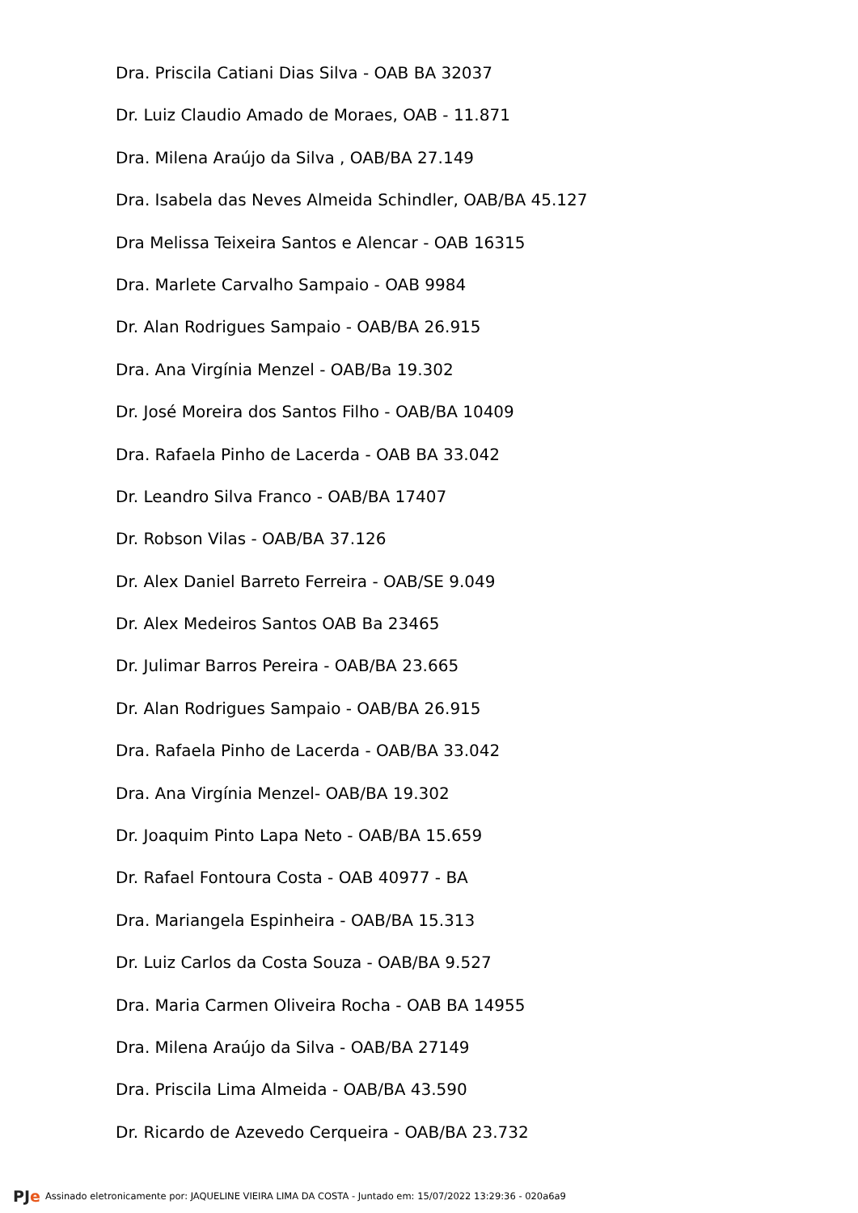Dra. Priscila Catiani Dias Silva - OAB BA 32037
Dr. Luiz Claudio Amado de Moraes, OAB - 11.871
Dra. Milena Araújo da Silva , OAB/BA 27.149
Dra. Isabela das Neves Almeida Schindler, OAB/BA 45.127
Dra Melissa Teixeira Santos e Alencar - OAB 16315
Dra. Marlete Carvalho Sampaio - OAB 9984
Dr. Alan Rodrigues Sampaio - OAB/BA 26.915
Dra. Ana Virgínia Menzel - OAB/Ba 19.302
Dr. José Moreira dos Santos Filho - OAB/BA 10409
Dra. Rafaela Pinho de Lacerda - OAB BA 33.042
Dr. Leandro Silva Franco - OAB/BA 17407
Dr. Robson Vilas - OAB/BA 37.126
Dr. Alex Daniel Barreto Ferreira - OAB/SE 9.049
Dr. Alex Medeiros Santos OAB Ba 23465
Dr. Julimar Barros Pereira - OAB/BA 23.665
Dr. Alan Rodrigues Sampaio - OAB/BA 26.915
Dra. Rafaela Pinho de Lacerda - OAB/BA 33.042
Dra. Ana Virgínia Menzel- OAB/BA 19.302
Dr. Joaquim Pinto Lapa Neto - OAB/BA 15.659
Dr. Rafael Fontoura Costa - OAB 40977 - BA
Dra. Mariangela Espinheira - OAB/BA 15.313
Dr. Luiz Carlos da Costa Souza - OAB/BA 9.527
Dra. Maria Carmen Oliveira Rocha - OAB BA 14955
Dra. Milena Araújo da Silva - OAB/BA 27149
Dra. Priscila Lima Almeida - OAB/BA 43.590
Dr. Ricardo de Azevedo Cerqueira - OAB/BA 23.732
PJe Assinado eletronicamente por: JAQUELINE VIEIRA LIMA DA COSTA - Juntado em: 15/07/2022 13:29:36 - 020a6a9